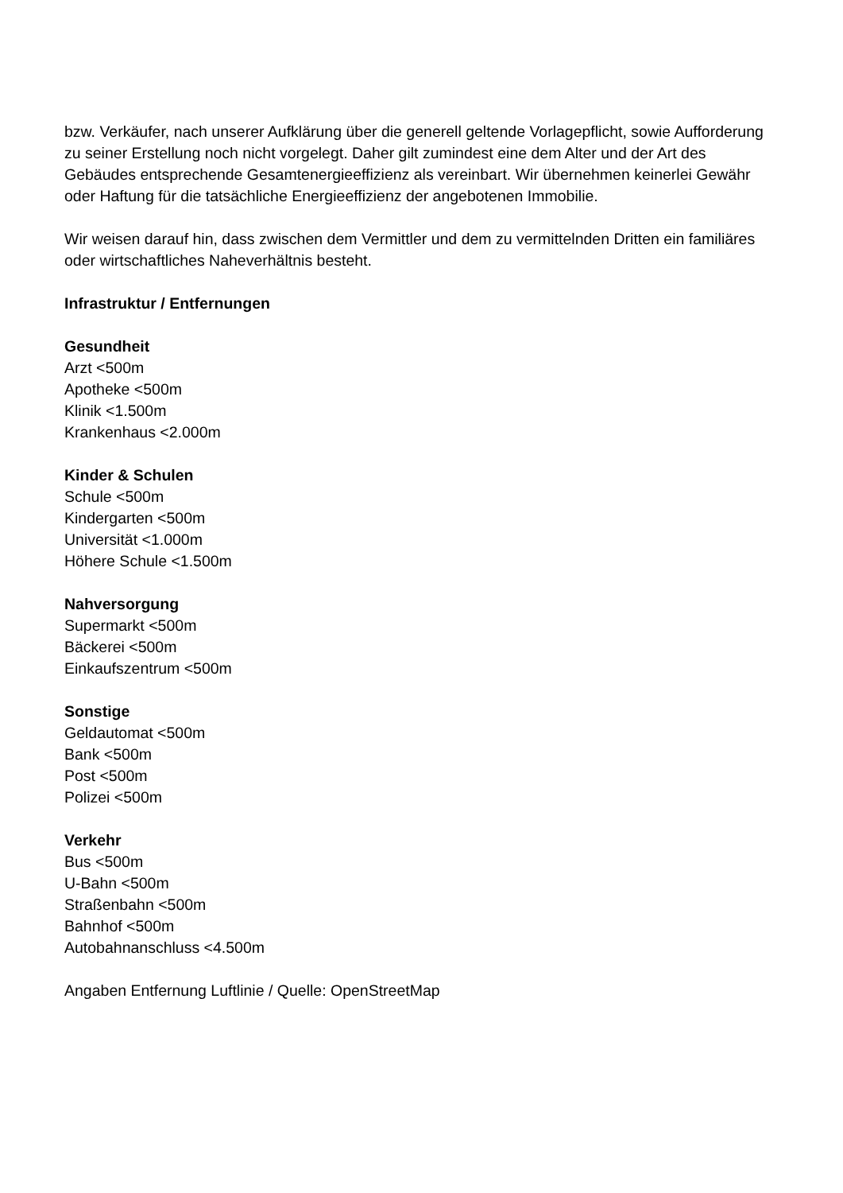bzw. Verkäufer, nach unserer Aufklärung über die generell geltende Vorlagepflicht, sowie Aufforderung zu seiner Erstellung noch nicht vorgelegt. Daher gilt zumindest eine dem Alter und der Art des Gebäudes entsprechende Gesamtenergieeffizienz als vereinbart. Wir übernehmen keinerlei Gewähr oder Haftung für die tatsächliche Energieeffizienz der angebotenen Immobilie.
Wir weisen darauf hin, dass zwischen dem Vermittler und dem zu vermittelnden Dritten ein familiäres oder wirtschaftliches Naheverhältnis besteht.
Infrastruktur / Entfernungen
Gesundheit
Arzt <500m
Apotheke <500m
Klinik <1.500m
Krankenhaus <2.000m
Kinder & Schulen
Schule <500m
Kindergarten <500m
Universität <1.000m
Höhere Schule <1.500m
Nahversorgung
Supermarkt <500m
Bäckerei <500m
Einkaufszentrum <500m
Sonstige
Geldautomat <500m
Bank <500m
Post <500m
Polizei <500m
Verkehr
Bus <500m
U-Bahn <500m
Straßenbahn <500m
Bahnhof <500m
Autobahnanschluss <4.500m
Angaben Entfernung Luftlinie / Quelle: OpenStreetMap